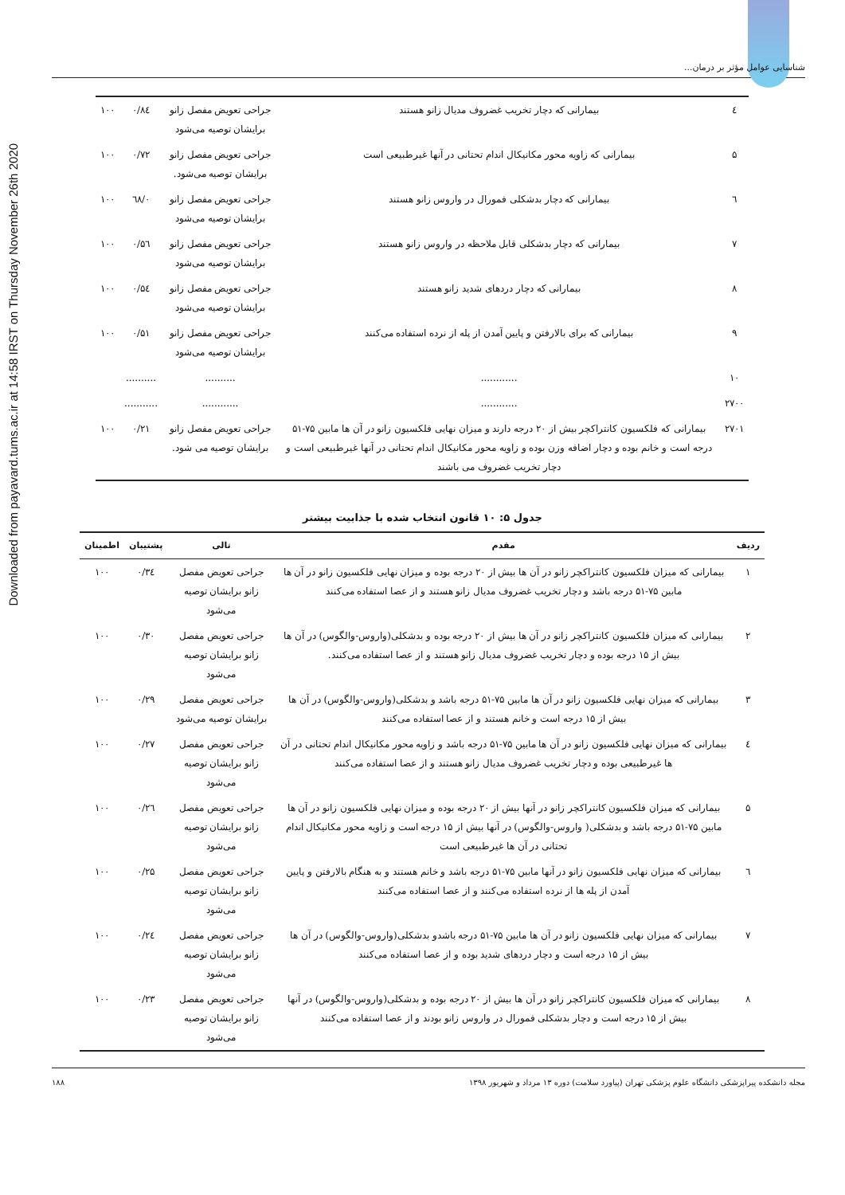Downloaded from payavard.tums.ac.ir at 14:58 IRST on Thursday November 26th 2020
شناسایی عوامل مؤثر بر درمان...
| ٤ | بیمارانی که دچار تخریب غضروف مدیال زانو هستند | جراحی تعویض مفصل زانو برایشان توصیه می‌شود | ۰/۸٤ | ۱۰۰ |
| ۵ | بیمارانی که زاویه محور مکانیکال اندام تحتانی در آنها غیرطبیعی است | جراحی تعویض مفصل زانو برایشان توصیه می‌شود. | ۰/۷۲ | ۱۰۰ |
| ٦ | بیمارانی که دچار بدشکلی فمورال در واروس زانو هستند | جراحی تعویض مفصل زانو برایشان توصیه می‌شود | ۰/٦۸ | ۱۰۰ |
| ۷ | بیمارانی که دچار بدشکلی قابل ملاحظه در واروس زانو هستند | جراحی تعویض مفصل زانو برایشان توصیه می‌شود | ۰/۵٦ | ۱۰۰ |
| ۸ | بیمارانی که دچار دردهای شدید زانو هستند | جراحی تعویض مفصل زانو برایشان توصیه می‌شود | ۰/۵٤ | ۱۰۰ |
| ۹ | بیمارانی که برای بالارفتن و پایین آمدن از پله از نرده استفاده می‌کنند | جراحی تعویض مفصل زانو برایشان توصیه می‌شود | ۰/۵۱ | ۱۰۰ |
| ۱۰ | ............ | .......... | .......... | |
| ۲۷۰۰ | ............ | ............ | ........... | |
| ۲۷۰۱ | بیمارانی که فلکسیون کانتراکچر بیش از ۲۰ درجه دارند و میزان نهایی فلکسیون زانو در آن ها مابین ۷۵-۵۱ درجه است و خانم بوده و دچار اضافه وزن بوده و زاویه محور مکانیکال اندام تحتانی در آنها غیرطبیعی است و دچار تخریب غضروف می باشند | جراحی تعویض مفصل زانو برایشان توصیه می شود. | ۰/۲۱ | ۱۰۰ |
جدول ۵: ۱۰ قانون انتخاب شده با جذابیت بیشتر
| ردیف | مقدم | تالی | پشتیبان | اطمینان |
| --- | --- | --- | --- | --- |
| ۱ | بیمارانی که میزان فلکسیون کانتراکچر زانو در آن ها بیش از ۲۰ درجه بوده و میزان نهایی فلکسیون زانو در آن ها مابین ۷۵-۵۱ درجه باشد و دچار تخریب غضروف مدیال زانو هستند و از عصا استفاده می‌کنند | جراحی تعویض مفصل زانو برایشان توصیه می‌شود | ۰/۳٤ | ۱۰۰ |
| ۲ | بیمارانی که میزان فلکسیون کانتراکچر زانو در آن ها بیش از ۲۰ درجه بوده و بدشکلی(واروس-والگوس) در آن ها بیش از ۱۵ درجه بوده و دچار تخریب غضروف مدیال زانو هستند و از عصا استفاده می‌کنند. | جراحی تعویض مفصل زانو برایشان توصیه می‌شود | ۰/۳۰ | ۱۰۰ |
| ۳ | بیمارانی که میزان نهایی فلکسیون زانو در آن ها مابین ۷۵-۵۱ درجه باشد و بدشکلی(واروس-والگوس) در آن ها بیش از ۱۵ درجه است و خانم هستند و از عصا استفاده می‌کنند | جراحی تعویض مفصل برایشان توصیه می‌شود | ۰/۲۹ | ۱۰۰ |
| ٤ | بیمارانی که میزان نهایی فلکسیون زانو در آن ها مابین ۷۵-۵۱ درجه باشد و زاویه محور مکانیکال اندام تحتانی در آن ها غیرطبیعی بوده و دچار تخریب غضروف مدیال زانو هستند و از عصا استفاده می‌کنند | جراحی تعویض مفصل زانو برایشان توصیه می‌شود | ۰/۲۷ | ۱۰۰ |
| ۵ | بیمارانی که میزان فلکسیون کانتراکچر زانو در آنها بیش از ۲۰ درجه بوده و میزان نهایی فلکسیون زانو در آن ها مابین ۷۵-۵۱ درجه باشد و بدشکلی( واروس-والگوس) در آنها بیش از ۱۵ درجه است و زاویه محور مکانیکال اندام تحتانی در آن ها غیرطبیعی است | جراحی تعویض مفصل زانو برایشان توصیه می‌شود | ۰/۲٦ | ۱۰۰ |
| ٦ | بیمارانی که میزان نهایی فلکسیون زانو در آنها مابین ۷۵-۵۱ درجه باشد و خانم هستند و به هنگام بالارفتن و پایین آمدن از پله ها از نرده استفاده می‌کنند و از عصا استفاده می‌کنند | جراحی تعویض مفصل زانو برایشان توصیه می‌شود | ۰/۲۵ | ۱۰۰ |
| ۷ | بیمارانی که میزان نهایی فلکسیون زانو در آن ها مابین ۷۵-۵۱ درجه باشدو بدشکلی(واروس-والگوس) در آن ها بیش از ۱۵ درجه است و دچار دردهای شدید بوده و از عصا استفاده می‌کنند | جراحی تعویض مفصل زانو برایشان توصیه می‌شود | ۰/۲٤ | ۱۰۰ |
| ۸ | بیمارانی که میزان فلکسیون کانتراکچر زانو در آن ها بیش از ۲۰ درجه بوده و بدشکلی(واروس-والگوس) در آنها بیش از ۱۵ درجه است و دچار بدشکلی فمورال در واروس زانو بودند و از عصا استفاده می‌کنند | جراحی تعویض مفصل زانو برایشان توصیه می‌شود | ۰/۲۳ | ۱۰۰ |
مجله دانشکده پیراپزشکی دانشگاه علوم پزشکی تهران (پیاورد سلامت) دوره ۱۳ مرداد و شهریور ۱۳۹۸ ۱۸۸